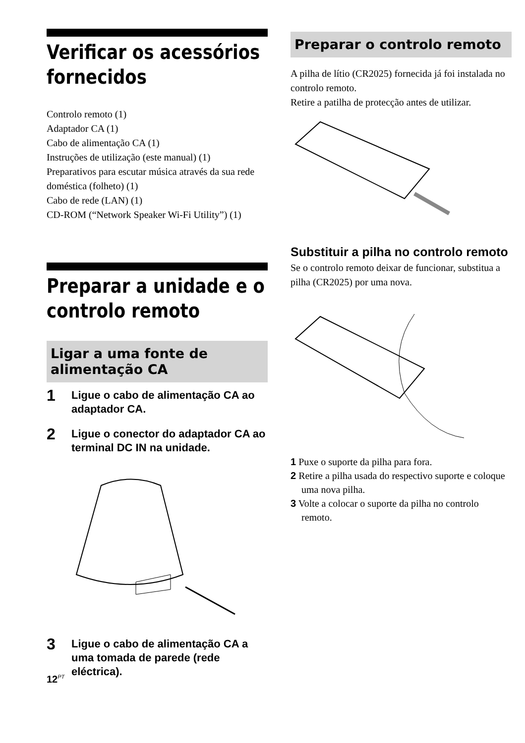Verificar os acessórios fornecidos
Controlo remoto (1)
Adaptador CA (1)
Cabo de alimentação CA (1)
Instruções de utilização (este manual) (1)
Preparativos para escutar música através da sua rede doméstica (folheto) (1)
Cabo de rede (LAN) (1)
CD-ROM (“Network Speaker Wi-Fi Utility”) (1)
Preparar a unidade e o controlo remoto
Ligar a uma fonte de alimentação CA
1 Ligue o cabo de alimentação CA ao adaptador CA.
2 Ligue o conector do adaptador CA ao terminal DC IN na unidade.
3 Ligue o cabo de alimentação CA a uma tomada de parede (rede eléctrica).
Preparar o controlo remoto
A pilha de lítio (CR2025) fornecida já foi instalada no controlo remoto.
Retire a patilha de protecção antes de utilizar.
Substituir a pilha no controlo remoto
Se o controlo remoto deixar de funcionar, substitua a pilha (CR2025) por uma nova.
1 Puxe o suporte da pilha para fora.
2 Retire a pilha usada do respectivo suporte e coloque uma nova pilha.
3 Volte a colocar o suporte da pilha no controlo remoto.
12<sup>PT</sup>